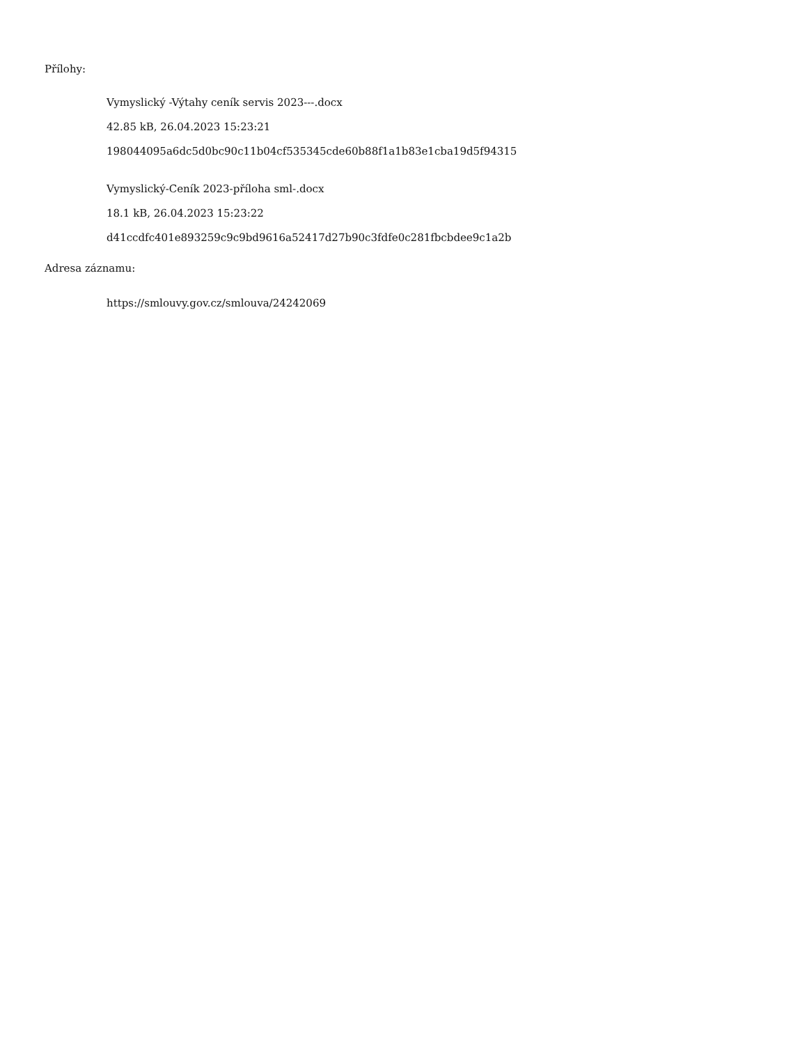Přílohy:
Vymyslický -Výtahy ceník servis 2023---.docx
42.85 kB, 26.04.2023 15:23:21
198044095a6dc5d0bc90c11b04cf535345cde60b88f1a1b83e1cba19d5f94315
Vymyslický-Ceník 2023-příloha sml-.docx
18.1 kB, 26.04.2023 15:23:22
d41ccdfc401e893259c9c9bd9616a52417d27b90c3fdfe0c281fbcbdee9c1a2b
Adresa záznamu:
https://smlouvy.gov.cz/smlouva/24242069